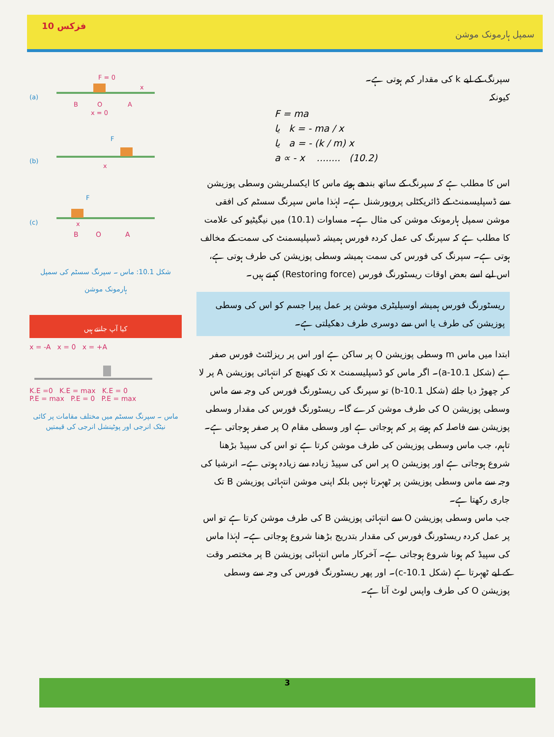فزکس 10 سمپل ہارمونک موشن
F = 0
(a)
B
O
A
x = 0
x
(b)
F
x
(c)
F
x
B
O
A
شکل 10.1: ماس ۔ سپرنگ سسٹم کی سمپل ہارمونک موشن
کیا آپ جانتے ہیں
x = -A x = 0 x = +A
K.E =0 K.E = max K.E = 0
P.E = max P.E = 0 P.E = max
ماس ۔ سپرنگ سسٹم میں مختلف مقامات پر کائی نیٹک انرجی اور پوٹینشل انرجی کی قیمتیں
سپرنگ کے لیے k کی مقدار کم ہوتی ہے۔
کیونکہ
F = ma
یا k = - ma / x
یا a = - (k / m) x
a ∝ - x ........ (10.2)
اس کا مطلب ہے کہ سپرنگ کے ساتھ بندھے ہوئے ماس کا ایکسلریشن وسطی پوزیشن سے ڈسپلیسمنٹ کے ڈائریکٹلی پروپورشنل ہے۔ لہٰذا ماس سپرنگ سسٹم کی افقی موشن سمپل ہارمونک موشن کی مثال ہے۔ مساوات (10.1) میں نیگیٹیو کی علامت کا مطلب ہے کہ سپرنگ کی عمل کردہ فورس ہمیشہ ڈسپلیسمنٹ کی سمت کے مخالف ہوتی ہے۔ سپرنگ کی فورس کی سمت ہمیشہ وسطی پوزیشن کی طرف ہوتی ہے، اس لیے اسے بعض اوقات ریسٹورنگ فورس (Restoring force) کہتے ہیں۔
ریسٹورنگ فورس ہمیشہ اوسیلیٹری موشن پر عمل پیرا جسم کو اس کی وسطی پوزیشن کی طرف یا اس سے دوسری طرف دھکیلتی ہے۔
ابتدا میں ماس m وسطی پوزیشن O پر ساکن ہے اور اس پر ریزلٹنٹ فورس صفر ہے (شکل 10.1-a)۔ اگر ماس کو ڈسپلیسمنٹ x تک کھینچ کر انتہائی پوزیشن A پر لا کر چھوڑ دیا جائے (شکل 10.1-b) تو سپرنگ کی ریسٹورنگ فورس کی وجہ سے ماس وسطی پوزیشن O کی طرف موشن کرے گا۔ ریسٹورنگ فورس کی مقدار وسطی پوزیشن سے فاصلہ کم ہونے پر کم ہوجاتی ہے اور وسطی مقام O پر صفر ہوجاتی ہے۔ تاہم، جب ماس وسطی پوزیشن کی طرف موشن کرتا ہے تو اس کی سپیڈ بڑھنا شروع ہوجاتی ہے اور پوزیشن O پر اس کی سپیڈ زیادہ سے زیادہ ہوتی ہے۔ انرشیا کی وجہ سے ماس وسطی پوزیشن پر ٹھہرتا نہیں بلکہ اپنی موشن انتہائی پوزیشن B تک جاری رکھتا ہے۔
جب ماس وسطی پوزیشن O سے انتہائی پوزیشن B کی طرف موشن کرتا ہے تو اس پر عمل کردہ ریسٹورنگ فورس کی مقدار بتدریج بڑھنا شروع ہوجاتی ہے۔ لہٰذا ماس کی سپیڈ کم ہونا شروع ہوجاتی ہے۔ آخرکار ماس انتہائی پوزیشن B پر مختصر وقت کے لیے ٹھہرتا ہے (شکل 10.1-c)۔ اور پھر ریسٹورنگ فورس کی وجہ سے وسطی پوزیشن O کی طرف واپس لوٹ آتا ہے۔
3